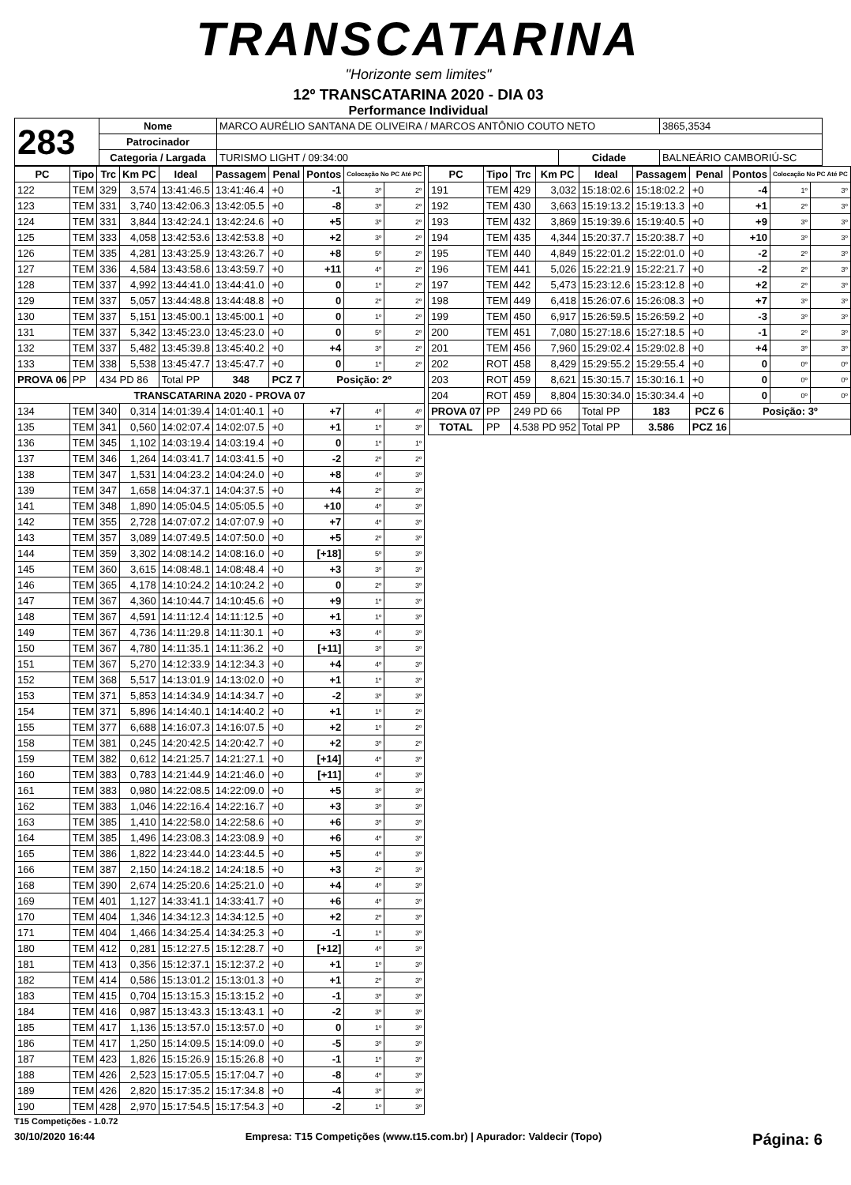TRANSCATARINA
"Horizonte sem limites"
12º TRANSCATARINA 2020 - DIA 03
Performance Individual
| 283 | Nome | MARCO AURÉLIO SANTANA DE OLIVEIRA / MARCOS ANTÔNIO COUTO NETO | | | 3865,3534 |
| | Patrocinador | | | | |
| | Categoria / Largada | TURISMO LIGHT / 09:34:00 | Cidade | BALNEÁRIO CAMBORIÚ-SC | |
| PC | Tipo | Trc | Km PC | Ideal | Passagem | Penal | Pontos | Colocação No PC Até PC | |
| --- | --- | --- | --- | --- | --- | --- | --- | --- | --- |
| 122 | TEM | 329 | 3,574 | 13:41:46.5 | 13:41:46.4 | +0 | -1 | 3º | 2º |
| 123 | TEM | 331 | 3,740 | 13:42:06.3 | 13:42:05.5 | +0 | -8 | 3º | 2º |
| 124 | TEM | 331 | 3,844 | 13:42:24.1 | 13:42:24.6 | +0 | +5 | 3º | 2º |
| 125 | TEM | 333 | 4,058 | 13:42:53.6 | 13:42:53.8 | +0 | +2 | 3º | 2º |
| 126 | TEM | 335 | 4,281 | 13:43:25.9 | 13:43:26.7 | +0 | +8 | 5º | 2º |
| 127 | TEM | 336 | 4,584 | 13:43:58.6 | 13:43:59.7 | +0 | +11 | 4º | 2º |
| 128 | TEM | 337 | 4,992 | 13:44:41.0 | 13:44:41.0 | +0 | 0 | 1º | 2º |
| 129 | TEM | 337 | 5,057 | 13:44:48.8 | 13:44:48.8 | +0 | 0 | 2º | 2º |
| 130 | TEM | 337 | 5,151 | 13:45:00.1 | 13:45:00.1 | +0 | 0 | 1º | 2º |
| 131 | TEM | 337 | 5,342 | 13:45:23.0 | 13:45:23.0 | +0 | 0 | 5º | 2º |
| 132 | TEM | 337 | 5,482 | 13:45:39.8 | 13:45:40.2 | +0 | +4 | 3º | 2º |
| 133 | TEM | 338 | 5,538 | 13:45:47.7 | 13:45:47.7 | +0 | 0 | 1º | 2º |
| PROVA 06 | PP | 434 PD 86 | | Total PP | 348 | PCZ 7 | Posição: 2º | | |
| TRANSCATARINA 2020 - PROVA 07 | | | | | | | | | |
| 134 | TEM | 340 | 0,314 | 14:01:39.4 | 14:01:40.1 | +0 | +7 | 4º | 4º |
| 135 | TEM | 341 | 0,560 | 14:02:07.4 | 14:02:07.5 | +0 | +1 | 1º | 3º |
| 136 | TEM | 345 | 1,102 | 14:03:19.4 | 14:03:19.4 | +0 | 0 | 1º | 1º |
| 137 | TEM | 346 | 1,264 | 14:03:41.7 | 14:03:41.5 | +0 | -2 | 2º | 2º |
| 138 | TEM | 347 | 1,531 | 14:04:23.2 | 14:04:24.0 | +0 | +8 | 4º | 3º |
| 139 | TEM | 347 | 1,658 | 14:04:37.1 | 14:04:37.5 | +0 | +4 | 2º | 3º |
| 141 | TEM | 348 | 1,890 | 14:05:04.5 | 14:05:05.5 | +0 | +10 | 4º | 3º |
| 142 | TEM | 355 | 2,728 | 14:07:07.2 | 14:07:07.9 | +0 | +7 | 4º | 3º |
| 143 | TEM | 357 | 3,089 | 14:07:49.5 | 14:07:50.0 | +0 | +5 | 2º | 3º |
| 144 | TEM | 359 | 3,302 | 14:08:14.2 | 14:08:16.0 | +0 | [+18] | 5º | 3º |
| 145 | TEM | 360 | 3,615 | 14:08:48.1 | 14:08:48.4 | +0 | +3 | 3º | 3º |
| 146 | TEM | 365 | 4,178 | 14:10:24.2 | 14:10:24.2 | +0 | 0 | 2º | 3º |
| 147 | TEM | 367 | 4,360 | 14:10:44.7 | 14:10:45.6 | +0 | +9 | 1º | 3º |
| 148 | TEM | 367 | 4,591 | 14:11:12.4 | 14:11:12.5 | +0 | +1 | 1º | 3º |
| 149 | TEM | 367 | 4,736 | 14:11:29.8 | 14:11:30.1 | +0 | +3 | 4º | 3º |
| 150 | TEM | 367 | 4,780 | 14:11:35.1 | 14:11:36.2 | +0 | [+11] | 3º | 3º |
| 151 | TEM | 367 | 5,270 | 14:12:33.9 | 14:12:34.3 | +0 | +4 | 4º | 3º |
| 152 | TEM | 368 | 5,517 | 14:13:01.9 | 14:13:02.0 | +0 | +1 | 1º | 3º |
| 153 | TEM | 371 | 5,853 | 14:14:34.9 | 14:14:34.7 | +0 | -2 | 3º | 3º |
| 154 | TEM | 371 | 5,896 | 14:14:40.1 | 14:14:40.2 | +0 | +1 | 1º | 2º |
| 155 | TEM | 377 | 6,688 | 14:16:07.3 | 14:16:07.5 | +0 | +2 | 1º | 2º |
| 158 | TEM | 381 | 0,245 | 14:20:42.5 | 14:20:42.7 | +0 | +2 | 3º | 2º |
| 159 | TEM | 382 | 0,612 | 14:21:25.7 | 14:21:27.1 | +0 | [+14] | 4º | 3º |
| 160 | TEM | 383 | 0,783 | 14:21:44.9 | 14:21:46.0 | +0 | [+11] | 4º | 3º |
| 161 | TEM | 383 | 0,980 | 14:22:08.5 | 14:22:09.0 | +0 | +5 | 3º | 3º |
| 162 | TEM | 383 | 1,046 | 14:22:16.4 | 14:22:16.7 | +0 | +3 | 3º | 3º |
| 163 | TEM | 385 | 1,410 | 14:22:58.0 | 14:22:58.6 | +0 | +6 | 3º | 3º |
| 164 | TEM | 385 | 1,496 | 14:23:08.3 | 14:23:08.9 | +0 | +6 | 4º | 3º |
| 165 | TEM | 386 | 1,822 | 14:23:44.0 | 14:23:44.5 | +0 | +5 | 4º | 3º |
| 166 | TEM | 387 | 2,150 | 14:24:18.2 | 14:24:18.5 | +0 | +3 | 2º | 3º |
| 168 | TEM | 390 | 2,674 | 14:25:20.6 | 14:25:21.0 | +0 | +4 | 4º | 3º |
| 169 | TEM | 401 | 1,127 | 14:33:41.1 | 14:33:41.7 | +0 | +6 | 4º | 3º |
| 170 | TEM | 404 | 1,346 | 14:34:12.3 | 14:34:12.5 | +0 | +2 | 2º | 3º |
| 171 | TEM | 404 | 1,466 | 14:34:25.4 | 14:34:25.3 | +0 | -1 | 1º | 3º |
| 180 | TEM | 412 | 0,281 | 15:12:27.5 | 15:12:28.7 | +0 | [+12] | 4º | 3º |
| 181 | TEM | 413 | 0,356 | 15:12:37.1 | 15:12:37.2 | +0 | +1 | 1º | 3º |
| 182 | TEM | 414 | 0,586 | 15:13:01.2 | 15:13:01.3 | +0 | +1 | 2º | 3º |
| 183 | TEM | 415 | 0,704 | 15:13:15.3 | 15:13:15.2 | +0 | -1 | 3º | 3º |
| 184 | TEM | 416 | 0,987 | 15:13:43.3 | 15:13:43.1 | +0 | -2 | 3º | 3º |
| 185 | TEM | 417 | 1,136 | 15:13:57.0 | 15:13:57.0 | +0 | 0 | 1º | 3º |
| 186 | TEM | 417 | 1,250 | 15:14:09.5 | 15:14:09.0 | +0 | -5 | 3º | 3º |
| 187 | TEM | 423 | 1,826 | 15:15:26.9 | 15:15:26.8 | +0 | -1 | 1º | 3º |
| 188 | TEM | 426 | 2,523 | 15:17:05.5 | 15:17:04.7 | +0 | -8 | 4º | 3º |
| 189 | TEM | 426 | 2,820 | 15:17:35.2 | 15:17:34.8 | +0 | -4 | 3º | 3º |
| 190 | TEM | 428 | 2,970 | 15:17:54.5 | 15:17:54.3 | +0 | -2 | 1º | 3º |
| PC | Tipo | Trc | Km PC | Ideal | Passagem | Penal | Pontos | Colocação No PC Até PC | |
| --- | --- | --- | --- | --- | --- | --- | --- | --- | --- |
| 191 | TEM | 429 | 3,032 | 15:18:02.6 | 15:18:02.2 | +0 | -4 | 1º | 3º |
| 192 | TEM | 430 | 3,663 | 15:19:13.2 | 15:19:13.3 | +0 | +1 | 2º | 3º |
| 193 | TEM | 432 | 3,869 | 15:19:39.6 | 15:19:40.5 | +0 | +9 | 3º | 3º |
| 194 | TEM | 435 | 4,344 | 15:20:37.7 | 15:20:38.7 | +0 | +10 | 3º | 3º |
| 195 | TEM | 440 | 4,849 | 15:22:01.2 | 15:22:01.0 | +0 | -2 | 2º | 3º |
| 196 | TEM | 441 | 5,026 | 15:22:21.9 | 15:22:21.7 | +0 | -2 | 2º | 3º |
| 197 | TEM | 442 | 5,473 | 15:23:12.6 | 15:23:12.8 | +0 | +2 | 2º | 3º |
| 198 | TEM | 449 | 6,418 | 15:26:07.6 | 15:26:08.3 | +0 | +7 | 3º | 3º |
| 199 | TEM | 450 | 6,917 | 15:26:59.5 | 15:26:59.2 | +0 | -3 | 3º | 3º |
| 200 | TEM | 451 | 7,080 | 15:27:18.6 | 15:27:18.5 | +0 | -1 | 2º | 3º |
| 201 | TEM | 456 | 7,960 | 15:29:02.4 | 15:29:02.8 | +0 | +4 | 3º | 3º |
| 202 | ROT | 458 | 8,429 | 15:29:55.2 | 15:29:55.4 | +0 | 0 | 0º | 0º |
| 203 | ROT | 459 | 8,621 | 15:30:15.7 | 15:30:16.1 | +0 | 0 | 0º | 0º |
| 204 | ROT | 459 | 8,804 | 15:30:34.0 | 15:30:34.4 | +0 | 0 | 0º | 0º |
| PROVA 07 | PP | 249 PD 66 | | Total PP | 183 | PCZ 6 | Posição: 3º | | |
| TOTAL | PP | 4.538 PD 952 | | Total PP | 3.586 | PCZ 16 | | | |
T15 Competições - 1.0.72
30/10/2020 16:44 Empresa: T15 Competições (www.t15.com.br) | Apurador: Valdecir (Topo) Página: 6